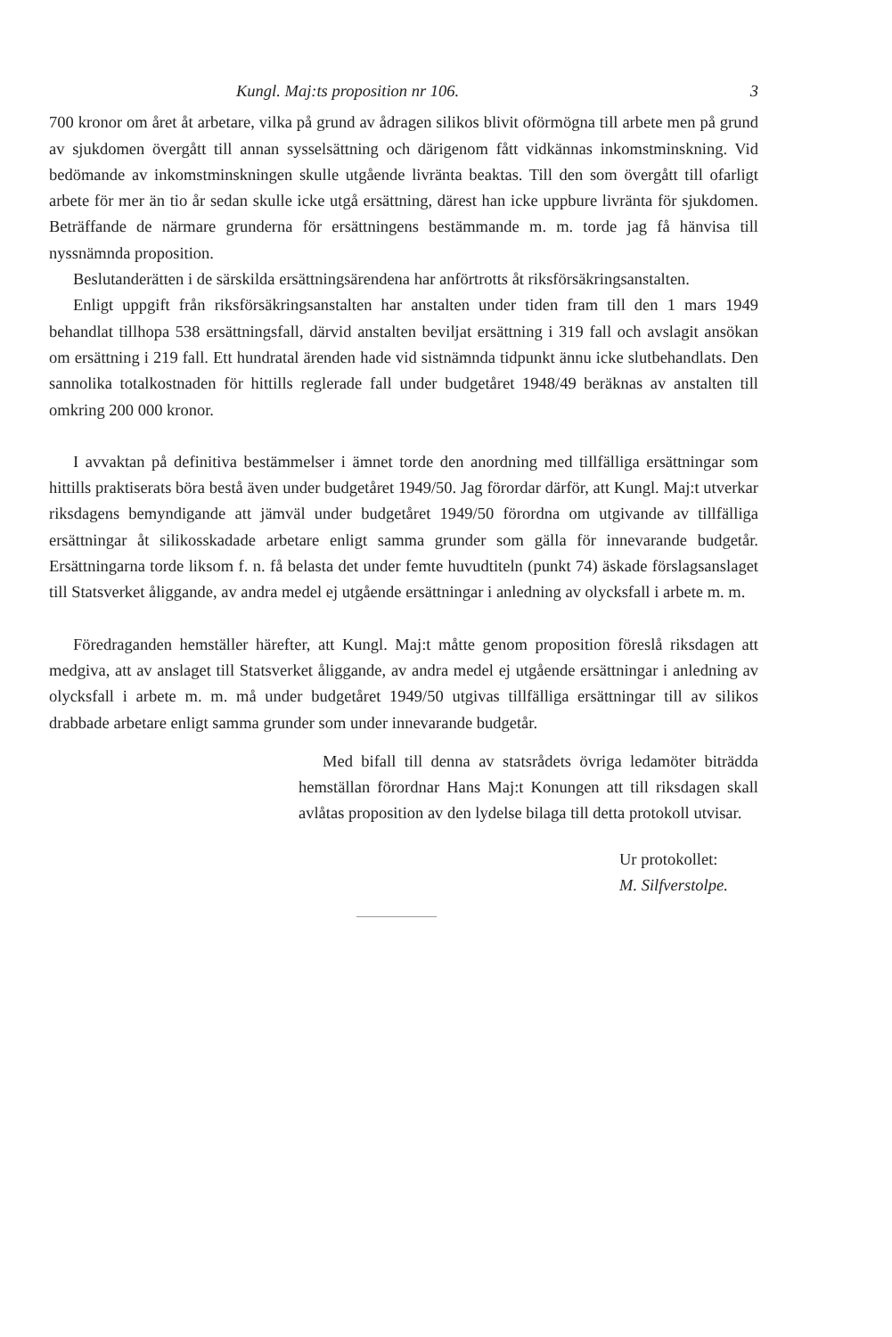Kungl. Maj:ts proposition nr 106. 3
700 kronor om året åt arbetare, vilka på grund av ådragen silikos blivit oförmögna till arbete men på grund av sjukdomen övergått till annan sysselsättning och därigenom fått vidkännas inkomstminskning. Vid bedömande av inkomstminskningen skulle utgående livränta beaktas. Till den som övergått till ofarligt arbete för mer än tio år sedan skulle icke utgå ersättning, därest han icke uppbure livränta för sjukdomen. Beträffande de närmare grunderna för ersättningens bestämmande m. m. torde jag få hänvisa till nyssnämnda proposition.
Beslutanderätten i de särskilda ersättningsärendena har anförtrotts åt riksförsäkringsanstalten.
Enligt uppgift från riksförsäkringsanstalten har anstalten under tiden fram till den 1 mars 1949 behandlat tillhopa 538 ersättningsfall, därvid anstalten beviljat ersättning i 319 fall och avslagit ansökan om ersättning i 219 fall. Ett hundratal ärenden hade vid sistnämnda tidpunkt ännu icke slutbehandlats. Den sannolika totalkostnaden för hittills reglerade fall under budgetåret 1948/49 beräknas av anstalten till omkring 200 000 kronor.
I avvaktan på definitiva bestämmelser i ämnet torde den anordning med tillfälliga ersättningar som hittills praktiserats böra bestå även under budgetåret 1949/50. Jag förordar därför, att Kungl. Maj:t utverkar riksdagens bemyndigande att jämväl under budgetåret 1949/50 förordna om utgivande av tillfälliga ersättningar åt silikosskadade arbetare enligt samma grunder som gälla för innevarande budgetår. Ersättningarna torde liksom f. n. få belasta det under femte huvudtiteln (punkt 74) äskade förslagsanslaget till Statsverket åliggande, av andra medel ej utgående ersättningar i anledning av olycksfall i arbete m. m.
Föredraganden hemställer härefter, att Kungl. Maj:t måtte genom proposition föreslå riksdagen att medgiva, att av anslaget till Statsverket åliggande, av andra medel ej utgående ersättningar i anledning av olycksfall i arbete m. m. må under budgetåret 1949/50 utgivas tillfälliga ersättningar till av silikos drabbade arbetare enligt samma grunder som under innevarande budgetår.
Med bifall till denna av statsrådets övriga ledamöter biträdda hemställan förordnar Hans Maj:t Konungen att till riksdagen skall avlåtas proposition av den lydelse bilaga till detta protokoll utvisar.
Ur protokollet:
M. Silfverstolpe.